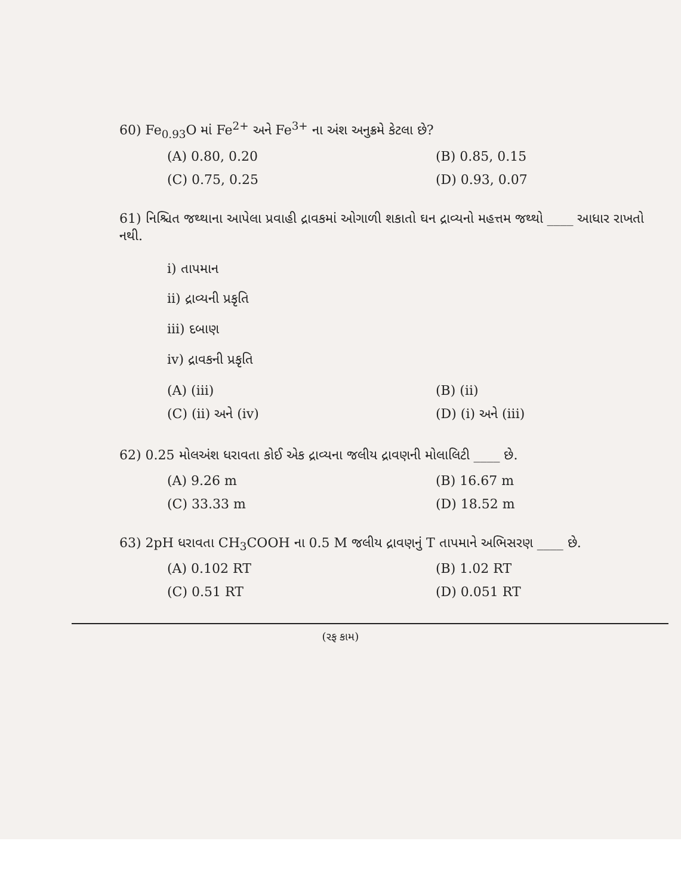60) Fe<sub>0.93</sub>O માં Fe<sup>2+</sup> અને Fe<sup>3+</sup> ના અંશ અનુક્રમે કેટલા છે?
(A) 0.80, 0.20
(B) 0.85, 0.15
(C) 0.75, 0.25
(D) 0.93, 0.07
61) નિશ્ચિત જથ્થાના આપેલા પ્રવાહી દ્રાવકમાં ઓગાળી શકાતો ઘન દ્રાવ્યનો મહત્તમ જથ્થો ____ આધાર રાખતો નથી.
i) તાપમાન
ii) દ્રાવ્યની પ્રકૃતિ
iii) દબાણ
iv) દ્રાવકની પ્રકૃતિ
(A) (iii)
(B) (ii)
(C) (ii) અને (iv)
(D) (i) અને (iii)
62) 0.25 મોલઅંશ ધરાવતા કોઈ એક દ્રાવ્યના જલીય દ્રાવણની મોલાલિટી ____ છે.
(A) 9.26 m
(B) 16.67 m
(C) 33.33 m
(D) 18.52 m
63) 2pH ધરાવતા CH<sub>3</sub>COOH ના 0.5 M જલીય દ્રાવણનું T તાપમાને અભિસરણ ____ છે.
(A) 0.102 RT
(B) 1.02 RT
(C) 0.51 RT
(D) 0.051 RT
(રફ કામ)